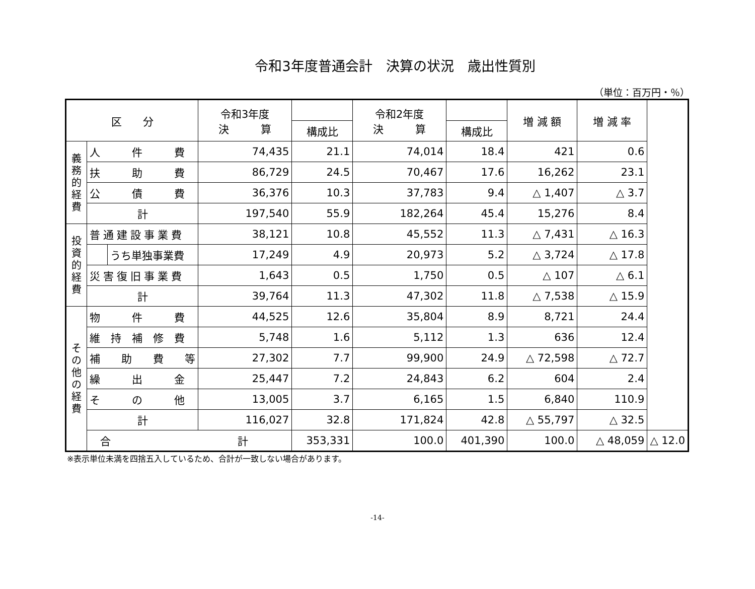令和3年度普通会計　決算の状況　歳出性質別
（単位：百万円・％）
| 区 分 | | | 令和3年度 決 算 | | 令和2年度 決 算 | | 増 減 額 | 増 減 率 | |
| --- | --- | --- | --- | --- | --- | --- | --- | --- | --- |
| | | | | 構成比 | | 構成比 | | | |
| 義 務 的 経 費 | 人 件 費 | | 74,435 | 21.1 | 74,014 | 18.4 | 421 | 0.6 | |
| | 扶 助 費 | | 86,729 | 24.5 | 70,467 | 17.6 | 16,262 | 23.1 | |
| | 公 債 費 | | 36,376 | 10.3 | 37,783 | 9.4 | △ 1,407 | △ 3.7 | |
| | 計 | | 197,540 | 55.9 | 182,264 | 45.4 | 15,276 | 8.4 | |
| 投 資 的 経 費 | 普通建設事業費 | | 38,121 | 10.8 | 45,552 | 11.3 | △ 7,431 | △ 16.3 | |
| | | うち単独事業費 | 17,249 | 4.9 | 20,973 | 5.2 | △ 3,724 | △ 17.8 | |
| | 災害復旧事業費 | | 1,643 | 0.5 | 1,750 | 0.5 | △ 107 | △ 6.1 | |
| | 計 | | 39,764 | 11.3 | 47,302 | 11.8 | △ 7,538 | △ 15.9 | |
| そ の 他 の 経 費 | 物 件 費 | | 44,525 | 12.6 | 35,804 | 8.9 | 8,721 | 24.4 | |
| | 維 持 補 修 費 | | 5,748 | 1.6 | 5,112 | 1.3 | 636 | 12.4 | |
| | 補 助 費 等 | | 27,302 | 7.7 | 99,900 | 24.9 | △ 72,598 | △ 72.7 | |
| | 繰 出 金 | | 25,447 | 7.2 | 24,843 | 6.2 | 604 | 2.4 | |
| | そ の 他 | | 13,005 | 3.7 | 6,165 | 1.5 | 6,840 | 110.9 | |
| | 計 | | 116,027 | 32.8 | 171,824 | 42.8 | △ 55,797 | △ 32.5 | |
| | 合 計 | | | 353,331 | 100.0 | 401,390 | 100.0 | △ 48,059 | △ 12.0 |
※表示単位未満を四捨五入しているため、合計が一致しない場合があります。
-14-